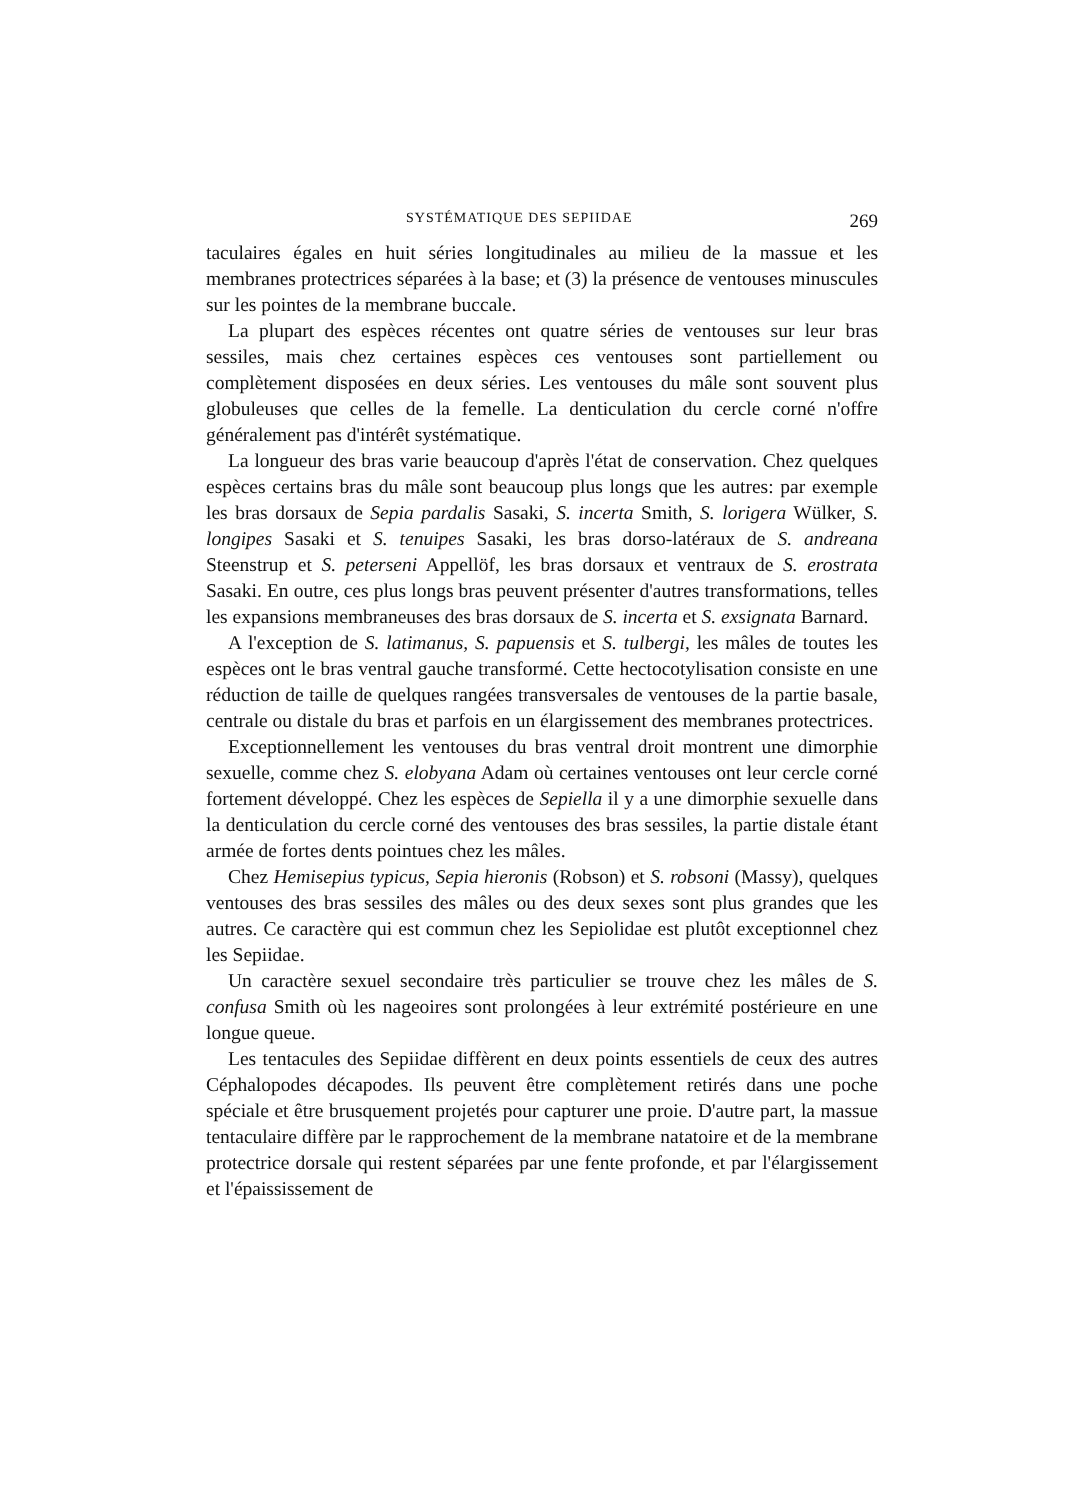SYSTÉMATIQUE DES SEPIIDAE 269
taculaires égales en huit séries longitudinales au milieu de la massue et les membranes protectrices séparées à la base; et (3) la présence de ventouses minuscules sur les pointes de la membrane buccale.
La plupart des espèces récentes ont quatre séries de ventouses sur leur bras sessiles, mais chez certaines espèces ces ventouses sont partiellement ou complètement disposées en deux séries. Les ventouses du mâle sont souvent plus globuleuses que celles de la femelle. La denticulation du cercle corné n'offre généralement pas d'intérêt systématique.
La longueur des bras varie beaucoup d'après l'état de conservation. Chez quelques espèces certains bras du mâle sont beaucoup plus longs que les autres: par exemple les bras dorsaux de Sepia pardalis Sasaki, S. incerta Smith, S. lorigera Wülker, S. longipes Sasaki et S. tenuipes Sasaki, les bras dorso-latéraux de S. andreana Steenstrup et S. peterseni Appellöf, les bras dorsaux et ventraux de S. erostrata Sasaki. En outre, ces plus longs bras peuvent présenter d'autres transformations, telles les expansions membraneuses des bras dorsaux de S. incerta et S. exsignata Barnard.
A l'exception de S. latimanus, S. papuensis et S. tulbergi, les mâles de toutes les espèces ont le bras ventral gauche transformé. Cette hectocotylisation consiste en une réduction de taille de quelques rangées transversales de ventouses de la partie basale, centrale ou distale du bras et parfois en un élargissement des membranes protectrices.
Exceptionnellement les ventouses du bras ventral droit montrent une dimorphie sexuelle, comme chez S. elobyana Adam où certaines ventouses ont leur cercle corné fortement développé. Chez les espèces de Sepiella il y a une dimorphie sexuelle dans la denticulation du cercle corné des ventouses des bras sessiles, la partie distale étant armée de fortes dents pointues chez les mâles.
Chez Hemisepius typicus, Sepia hieronis (Robson) et S. robsoni (Massy), quelques ventouses des bras sessiles des mâles ou des deux sexes sont plus grandes que les autres. Ce caractère qui est commun chez les Sepiolidae est plutôt exceptionnel chez les Sepiidae.
Un caractère sexuel secondaire très particulier se trouve chez les mâles de S. confusa Smith où les nageoires sont prolongées à leur extrémité postérieure en une longue queue.
Les tentacules des Sepiidae diffèrent en deux points essentiels de ceux des autres Céphalopodes décapodes. Ils peuvent être complètement retirés dans une poche spéciale et être brusquement projetés pour capturer une proie. D'autre part, la massue tentaculaire diffère par le rapprochement de la membrane natatoire et de la membrane protectrice dorsale qui restent séparées par une fente profonde, et par l'élargissement et l'épaississement de